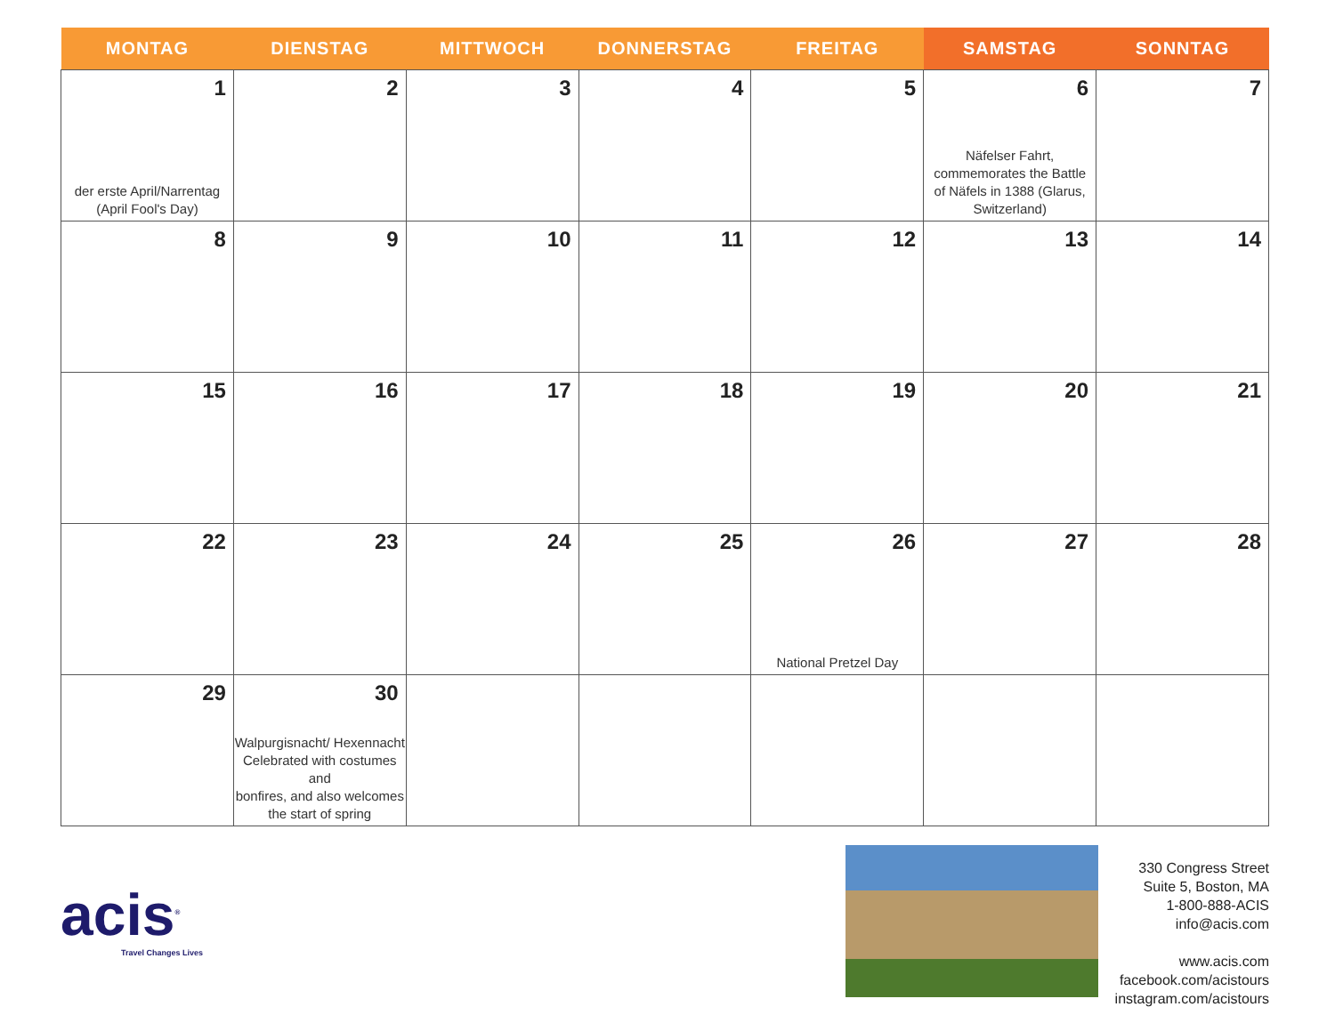| MONTAG | DIENSTAG | MITTWOCH | DONNERSTAG | FREITAG | SAMSTAG | SONNTAG |
| --- | --- | --- | --- | --- | --- | --- |
| 1 der erste April/Narrentag (April Fool's Day) | 2 | 3 | 4 | 5 | 6 Näfelser Fahrt, commemorates the Battle of Näfels in 1388 (Glarus, Switzerland) | 7 |
| 8 | 9 | 10 | 11 | 12 | 13 | 14 |
| 15 | 16 | 17 | 18 | 19 | 20 | 21 |
| 22 | 23 | 24 | 25 | 26 National Pretzel Day | 27 | 28 |
| 29 | 30 Walpurgisnacht/ Hexennacht Celebrated with costumes and bonfires, and also welcomes the start of spring | | | | | |
acis<sup>®</sup>
Travel Changes Lives
330 Congress Street
Suite 5, Boston, MA
1-800-888-ACIS
info@acis.com
www.acis.com
facebook.com/acistours
instagram.com/acistours